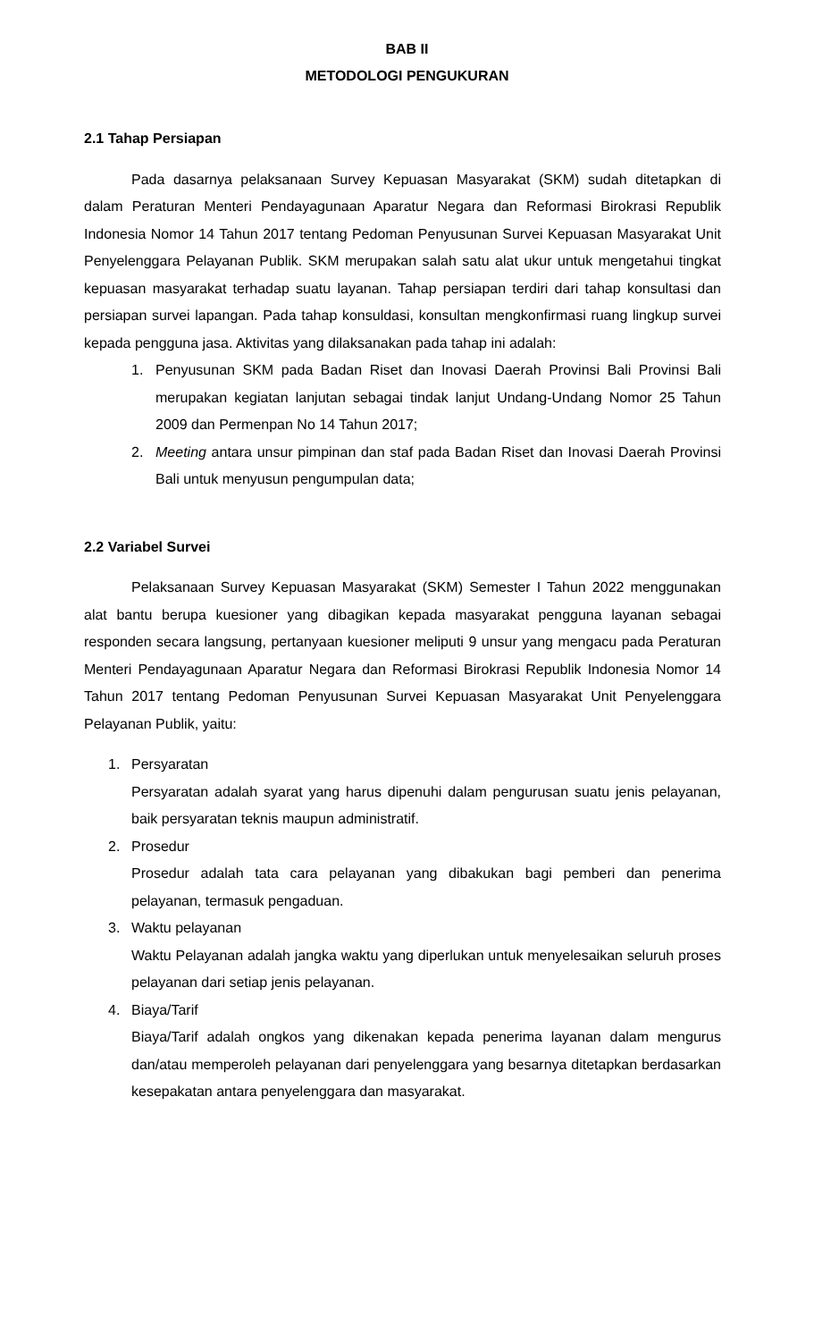BAB II
METODOLOGI PENGUKURAN
2.1 Tahap Persiapan
Pada dasarnya pelaksanaan Survey Kepuasan Masyarakat (SKM) sudah ditetapkan di dalam Peraturan Menteri Pendayagunaan Aparatur Negara dan Reformasi Birokrasi Republik Indonesia Nomor 14 Tahun 2017 tentang Pedoman Penyusunan Survei Kepuasan Masyarakat Unit Penyelenggara Pelayanan Publik. SKM merupakan salah satu alat ukur untuk mengetahui tingkat kepuasan masyarakat terhadap suatu layanan. Tahap persiapan terdiri dari tahap konsultasi dan persiapan survei lapangan. Pada tahap konsuldasi, konsultan mengkonfirmasi ruang lingkup survei kepada pengguna jasa. Aktivitas yang dilaksanakan pada tahap ini adalah:
1. Penyusunan SKM pada Badan Riset dan Inovasi Daerah Provinsi Bali Provinsi Bali merupakan kegiatan lanjutan sebagai tindak lanjut Undang-Undang Nomor 25 Tahun 2009 dan Permenpan No 14 Tahun 2017;
2. Meeting antara unsur pimpinan dan staf pada Badan Riset dan Inovasi Daerah Provinsi Bali untuk menyusun pengumpulan data;
2.2 Variabel Survei
Pelaksanaan Survey Kepuasan Masyarakat (SKM) Semester I Tahun 2022 menggunakan alat bantu berupa kuesioner yang dibagikan kepada masyarakat pengguna layanan sebagai responden secara langsung, pertanyaan kuesioner meliputi 9 unsur yang mengacu pada Peraturan Menteri Pendayagunaan Aparatur Negara dan Reformasi Birokrasi Republik Indonesia Nomor 14 Tahun 2017 tentang Pedoman Penyusunan Survei Kepuasan Masyarakat Unit Penyelenggara Pelayanan Publik, yaitu:
1. Persyaratan
Persyaratan adalah syarat yang harus dipenuhi dalam pengurusan suatu jenis pelayanan, baik persyaratan teknis maupun administratif.
2. Prosedur
Prosedur adalah tata cara pelayanan yang dibakukan bagi pemberi dan penerima pelayanan, termasuk pengaduan.
3. Waktu pelayanan
Waktu Pelayanan adalah jangka waktu yang diperlukan untuk menyelesaikan seluruh proses pelayanan dari setiap jenis pelayanan.
4. Biaya/Tarif
Biaya/Tarif adalah ongkos yang dikenakan kepada penerima layanan dalam mengurus dan/atau memperoleh pelayanan dari penyelenggara yang besarnya ditetapkan berdasarkan kesepakatan antara penyelenggara dan masyarakat.